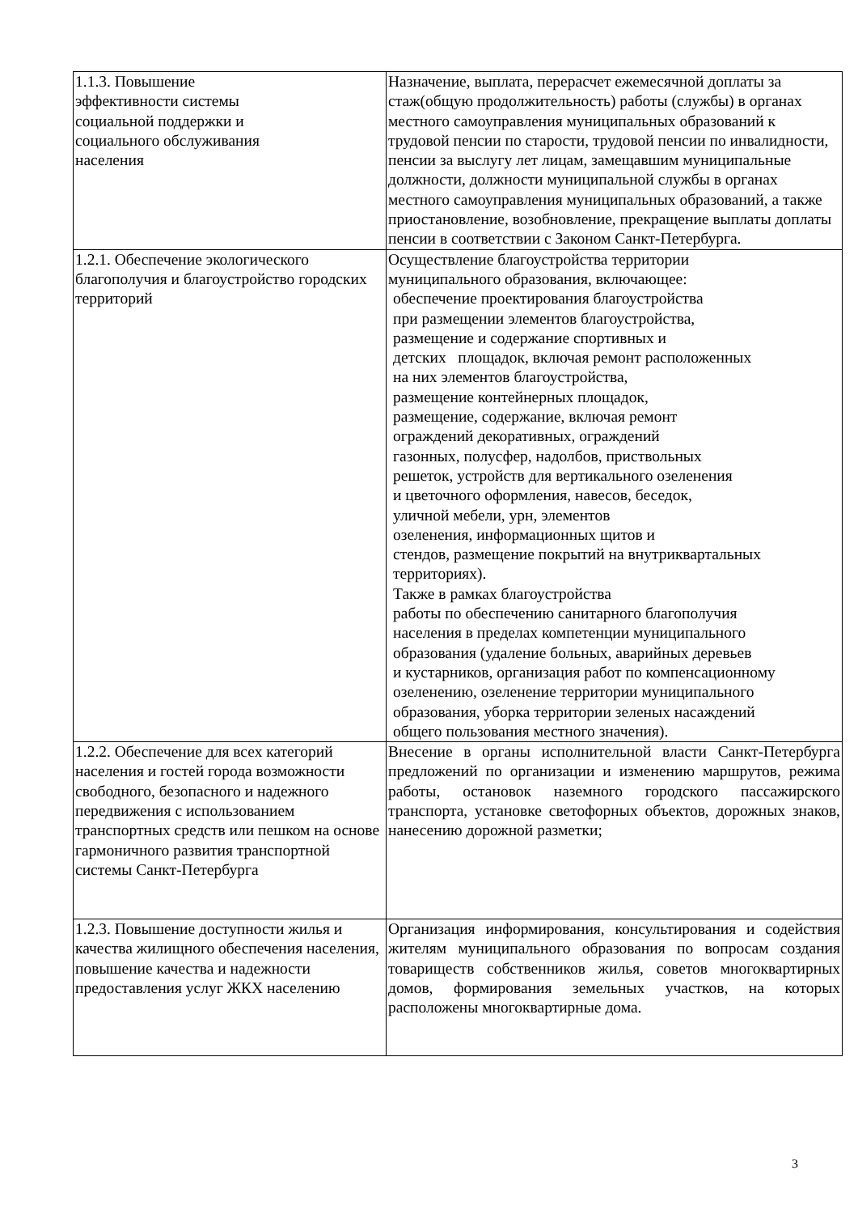| 1.1.3. Повышение эффективности системы социальной поддержки и социального обслуживания населения | Назначение, выплата, перерасчет ежемесячной доплаты за стаж(общую продолжительность) работы (службы) в органах местного самоуправления муниципальных образований к трудовой пенсии по старости, трудовой пенсии по инвалидности, пенсии за выслугу лет лицам, замещавшим муниципальные должности, должности муниципальной службы в органах местного самоуправления муниципальных образований, а также приостановление, возобновление, прекращение выплаты доплаты пенсии в соответствии с Законом Санкт-Петербурга. |
| 1.2.1. Обеспечение экологического благополучия и благоустройство городских территорий | Осуществление благоустройства территории муниципального образования, включающее: обеспечение проектирования благоустройства при размещении элементов благоустройства, размещение и содержание спортивных и детских площадок, включая ремонт расположенных на них элементов благоустройства, размещение контейнерных площадок, размещение, содержание, включая ремонт ограждений декоративных, ограждений газонных, полусфер, надолбов, приствольных решеток, устройств для вертикального озеленения и цветочного оформления, навесов, беседок, уличной мебели, урн, элементов озеленения, информационных щитов и стендов, размещение покрытий на внутриквартальных территориях). Также в рамках благоустройства работы по обеспечению санитарного благополучия населения в пределах компетенции муниципального образования (удаление больных, аварийных деревьев и кустарников, организация работ по компенсационному озеленению, озеленение территории муниципального образования, уборка территории зеленых насаждений общего пользования местного значения). |
| 1.2.2. Обеспечение для всех категорий населения и гостей города возможности свободного, безопасного и надежного передвижения с использованием транспортных средств или пешком на основе гармоничного развития транспортной системы Санкт-Петербурга | Внесение в органы исполнительной власти Санкт-Петербурга предложений по организации и изменению маршрутов, режима работы, остановок наземного городского пассажирского транспорта, установке светофорных объектов, дорожных знаков, нанесению дорожной разметки; |
| 1.2.3. Повышение доступности жилья и качества жилищного обеспечения населения, повышение качества и надежности предоставления услуг ЖКХ населению | Организация информирования, консультирования и содействия жителям муниципального образования по вопросам создания товариществ собственников жилья, советов многоквартирных домов, формирования земельных участков, на которых расположены многоквартирные дома. |
3